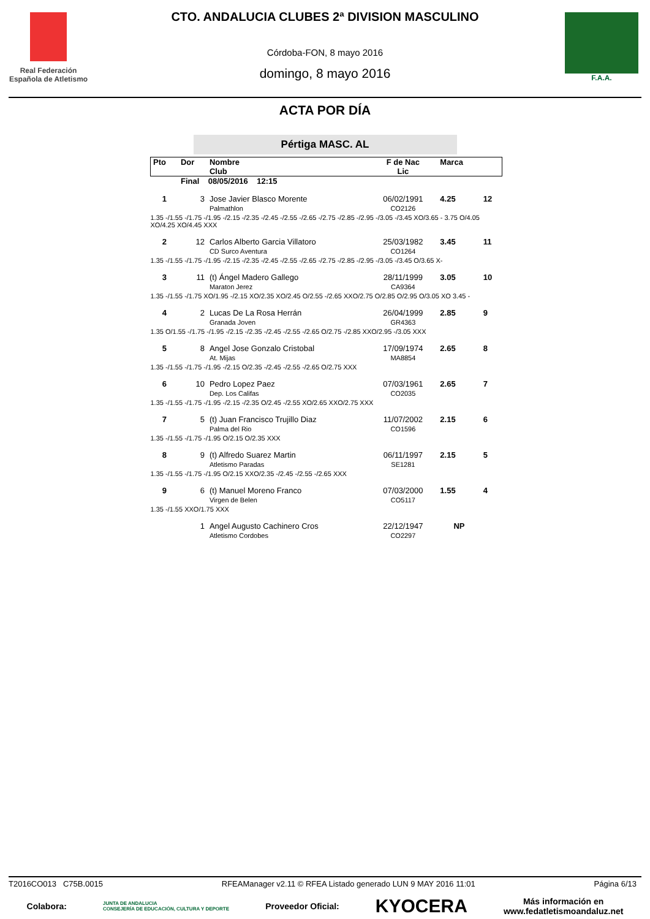Real Federación
Española de Atletismo
CTO. ANDALUCIA CLUBES 2ª DIVISION MASCULINO
Córdoba-FON, 8 mayo 2016
domingo, 8 mayo 2016
F.A.A.
ACTA POR DÍA
Pértiga MASC. AL
| Pto | Dor | Nombre Club | F de Nac Lic | Marca | |
| | Final 08/05/2016 12:15 | | | | |
| 1 | 3 | Jose Javier Blasco Morente Palmathlon | 06/02/1991 CO2126 | 4.25 | 12 |
| 1.35 -/1.55 -/1.75 -/1.95 -/2.15 -/2.35 -/2.45 -/2.55 -/2.65 -/2.75 -/2.85 -/2.95 -/3.05 -/3.45 XO/3.65 - 3.75 O/4.05 XO/4.25 XO/4.45 XXX | | | | | |
| 2 | 12 | Carlos Alberto Garcia Villatoro CD Surco Aventura | 25/03/1982 CO1264 | 3.45 | 11 |
| 1.35 -/1.55 -/1.75 -/1.95 -/2.15 -/2.35 -/2.45 -/2.55 -/2.65 -/2.75 -/2.85 -/2.95 -/3.05 -/3.45 O/3.65 X- | | | | | |
| 3 | 11 | (t) Ángel Madero Gallego Maraton Jerez | 28/11/1999 CA9364 | 3.05 | 10 |
| 1.35 -/1.55 -/1.75 XO/1.95 -/2.15 XO/2.35 XO/2.45 O/2.55 -/2.65 XXO/2.75 O/2.85 O/2.95 O/3.05 XO 3.45 - | | | | | |
| 4 | 2 | Lucas De La Rosa Herrán Granada Joven | 26/04/1999 GR4363 | 2.85 | 9 |
| 1.35 O/1.55 -/1.75 -/1.95 -/2.15 -/2.35 -/2.45 -/2.55 -/2.65 O/2.75 -/2.85 XXO/2.95 -/3.05 XXX | | | | | |
| 5 | 8 | Angel Jose Gonzalo Cristobal At. Mijas | 17/09/1974 MA8854 | 2.65 | 8 |
| 1.35 -/1.55 -/1.75 -/1.95 -/2.15 O/2.35 -/2.45 -/2.55 -/2.65 O/2.75 XXX | | | | | |
| 6 | 10 | Pedro Lopez Paez Dep. Los Califas | 07/03/1961 CO2035 | 2.65 | 7 |
| 1.35 -/1.55 -/1.75 -/1.95 -/2.15 -/2.35 O/2.45 -/2.55 XO/2.65 XXO/2.75 XXX | | | | | |
| 7 | 5 | (t) Juan Francisco Trujillo Diaz Palma del Rio | 11/07/2002 CO1596 | 2.15 | 6 |
| 1.35 -/1.55 -/1.75 -/1.95 O/2.15 O/2.35 XXX | | | | | |
| 8 | 9 | (t) Alfredo Suarez Martin Atletismo Paradas | 06/11/1997 SE1281 | 2.15 | 5 |
| 1.35 -/1.55 -/1.75 -/1.95 O/2.15 XXO/2.35 -/2.45 -/2.55 -/2.65 XXX | | | | | |
| 9 | 6 | (t) Manuel Moreno Franco Virgen de Belen | 07/03/2000 CO5117 | 1.55 | 4 |
| 1.35 -/1.55 XXO/1.75 XXX | | | | | |
| | 1 | Angel Augusto Cachinero Cros Atletismo Cordobes | 22/12/1947 CO2297 | NP | |
T2016CO013 C75B.0015 RFEAManager v2.11 © RFEA Listado generado LUN 9 MAY 2016 11:01 Página 6/13
Colabora: JUNTA DE ANDALUCIA
CONSEJERÍA DE EDUCACIÓN, CULTURA Y DEPORTE Proveedor Oficial: KYOCERA Más información en
www.fedatletismoandaluz.net